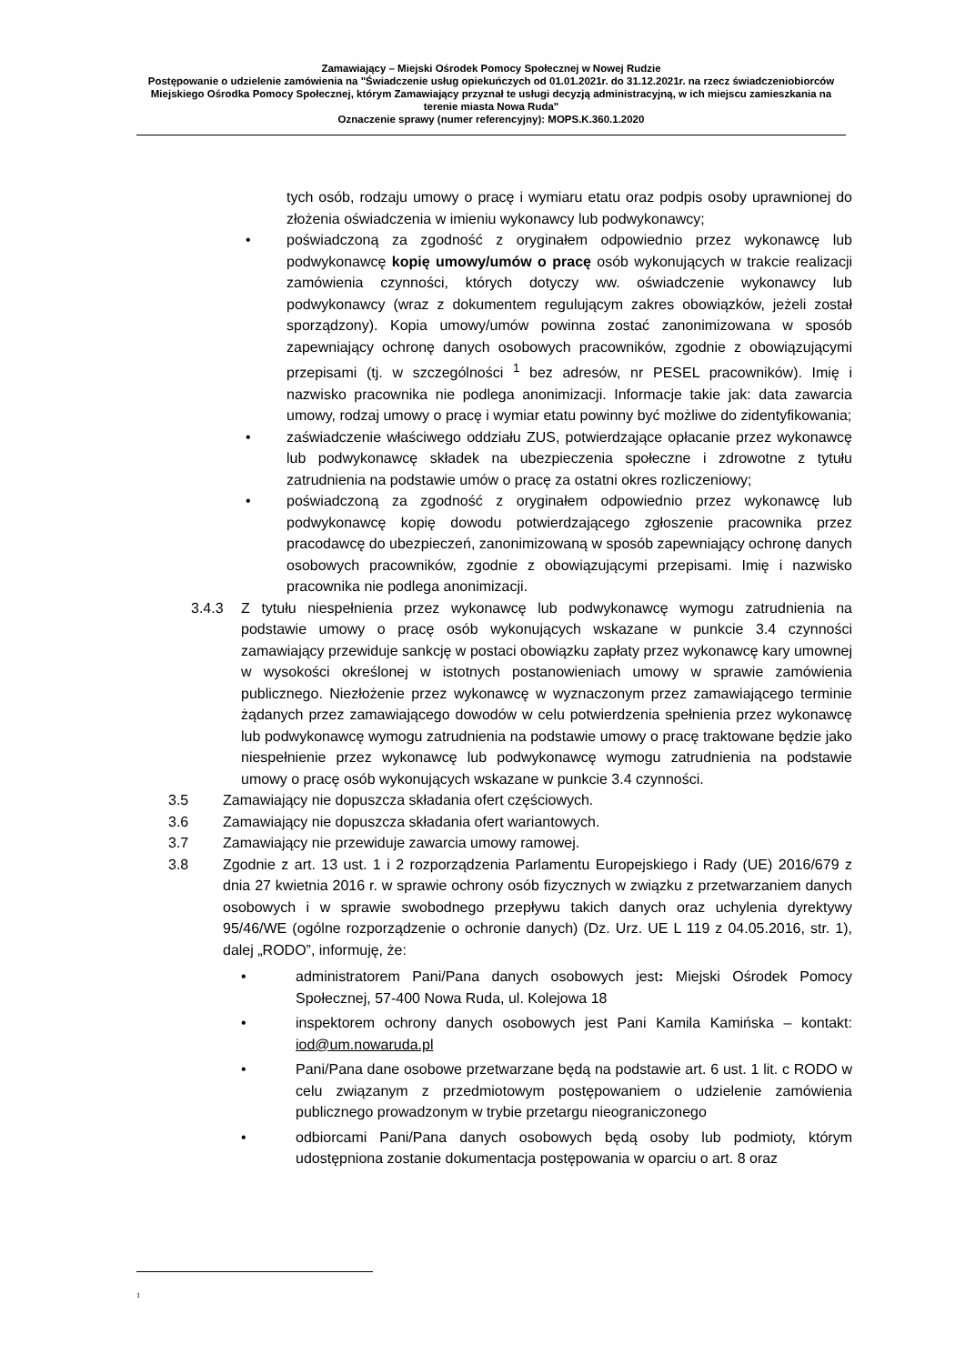Zamawiający – Miejski Ośrodek Pomocy Społecznej w Nowej Rudzie
Postępowanie o udzielenie zamówienia na "Świadczenie usług opiekuńczych od 01.01.2021r. do 31.12.2021r. na rzecz świadczeniobiorców Miejskiego Ośrodka Pomocy Społecznej, którym Zamawiający przyznał te usługi decyzją administracyjną, w ich miejscu zamieszkania na terenie miasta Nowa Ruda"
Oznaczenie sprawy (numer referencyjny): MOPS.K.360.1.2020
tych osób, rodzaju umowy o pracę i wymiaru etatu oraz podpis osoby uprawnionej do złożenia oświadczenia w imieniu wykonawcy lub podwykonawcy;
• poświadczoną za zgodność z oryginałem odpowiednio przez wykonawcę lub podwykonawcę kopię umowy/umów o pracę osób wykonujących w trakcie realizacji zamówienia czynności, których dotyczy ww. oświadczenie wykonawcy lub podwykonawcy (wraz z dokumentem regulującym zakres obowiązków, jeżeli został sporządzony). Kopia umowy/umów powinna zostać zanonimizowana w sposób zapewniający ochronę danych osobowych pracowników, zgodnie z obowiązującymi przepisami (tj. w szczególności <sup>1</sup> bez adresów, nr PESEL pracowników). Imię i nazwisko pracownika nie podlega anonimizacji. Informacje takie jak: data zawarcia umowy, rodzaj umowy o pracę i wymiar etatu powinny być możliwe do zidentyfikowania;
• zaświadczenie właściwego oddziału ZUS, potwierdzające opłacanie przez wykonawcę lub podwykonawcę składek na ubezpieczenia społeczne i zdrowotne z tytułu zatrudnienia na podstawie umów o pracę za ostatni okres rozliczeniowy;
• poświadczoną za zgodność z oryginałem odpowiednio przez wykonawcę lub podwykonawcę kopię dowodu potwierdzającego zgłoszenie pracownika przez pracodawcę do ubezpieczeń, zanonimizowaną w sposób zapewniający ochronę danych osobowych pracowników, zgodnie z obowiązującymi przepisami. Imię i nazwisko pracownika nie podlega anonimizacji.
3.4.3 Z tytułu niespełnienia przez wykonawcę lub podwykonawcę wymogu zatrudnienia na podstawie umowy o pracę osób wykonujących wskazane w punkcie 3.4 czynności zamawiający przewiduje sankcję w postaci obowiązku zapłaty przez wykonawcę kary umownej w wysokości określonej w istotnych postanowieniach umowy w sprawie zamówienia publicznego. Niezłożenie przez wykonawcę w wyznaczonym przez zamawiającego terminie żądanych przez zamawiającego dowodów w celu potwierdzenia spełnienia przez wykonawcę lub podwykonawcę wymogu zatrudnienia na podstawie umowy o pracę traktowane będzie jako niespełnienie przez wykonawcę lub podwykonawcę wymogu zatrudnienia na podstawie umowy o pracę osób wykonujących wskazane w punkcie 3.4 czynności.
3.5 Zamawiający nie dopuszcza składania ofert częściowych.
3.6 Zamawiający nie dopuszcza składania ofert wariantowych.
3.7 Zamawiający nie przewiduje zawarcia umowy ramowej.
3.8 Zgodnie z art. 13 ust. 1 i 2 rozporządzenia Parlamentu Europejskiego i Rady (UE) 2016/679 z dnia 27 kwietnia 2016 r. w sprawie ochrony osób fizycznych w związku z przetwarzaniem danych osobowych i w sprawie swobodnego przepływu takich danych oraz uchylenia dyrektywy 95/46/WE (ogólne rozporządzenie o ochronie danych) (Dz. Urz. UE L 119 z 04.05.2016, str. 1), dalej „RODO”, informuję, że:
• administratorem Pani/Pana danych osobowych jest: Miejski Ośrodek Pomocy Społecznej, 57-400 Nowa Ruda, ul. Kolejowa 18
• inspektorem ochrony danych osobowych jest Pani Kamila Kamińska – kontakt: iod@um.nowaruda.pl
• Pani/Pana dane osobowe przetwarzane będą na podstawie art. 6 ust. 1 lit. c RODO w celu związanym z przedmiotowym postępowaniem o udzielenie zamówienia publicznego prowadzonym w trybie przetargu nieograniczonego
• odbiorcami Pani/Pana danych osobowych będą osoby lub podmioty, którym udostępniona zostanie dokumentacja postępowania w oparciu o art. 8 oraz
<sup>1</sup>